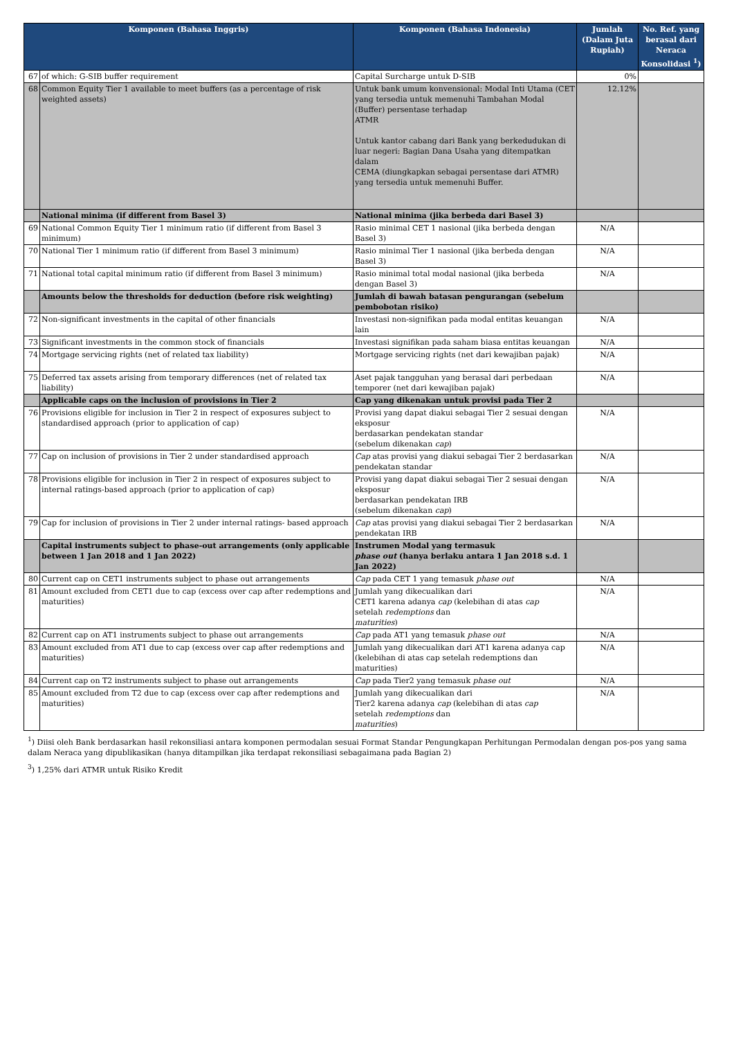| Komponen (Bahasa Inggris) | | Komponen (Bahasa Indonesia) | Jumlah (Dalam Juta Rupiah) | No. Ref. yang berasal dari Neraca Konsolidasi <sup>1</sup>) |
| --- | --- | --- | --- | --- |
| 67 | of which: G-SIB buffer requirement | Capital Surcharge untuk D-SIB | 0% | |
| 68 | Common Equity Tier 1 available to meet buffers (as a percentage of risk weighted assets) | Untuk bank umum konvensional: Modal Inti Utama (CET yang tersedia untuk memenuhi Tambahan Modal (Buffer) persentase terhadap ATMR Untuk kantor cabang dari Bank yang berkedudukan di luar negeri: Bagian Dana Usaha yang ditempatkan dalam CEMA (diungkapkan sebagai persentase dari ATMR) yang tersedia untuk memenuhi Buffer. | 12.12% | |
| | National minima (if different from Basel 3) | National minima (jika berbeda dari Basel 3) | | |
| 69 | National Common Equity Tier 1 minimum ratio (if different from Basel 3 minimum) | Rasio minimal CET 1 nasional (jika berbeda dengan Basel 3) | N/A | |
| 70 | National Tier 1 minimum ratio (if different from Basel 3 minimum) | Rasio minimal Tier 1 nasional (jika berbeda dengan Basel 3) | N/A | |
| 71 | National total capital minimum ratio (if different from Basel 3 minimum) | Rasio minimal total modal nasional (jika berbeda dengan Basel 3) | N/A | |
| | Amounts below the thresholds for deduction (before risk weighting) | Jumlah di bawah batasan pengurangan (sebelum pembobotan risiko) | | |
| 72 | Non-significant investments in the capital of other financials | Investasi non-signifikan pada modal entitas keuangan lain | N/A | |
| 73 | Significant investments in the common stock of financials | Investasi signifikan pada saham biasa entitas keuangan | N/A | |
| 74 | Mortgage servicing rights (net of related tax liability) | Mortgage servicing rights (net dari kewajiban pajak) | N/A | |
| 75 | Deferred tax assets arising from temporary differences (net of related tax liability) | Aset pajak tangguhan yang berasal dari perbedaan temporer (net dari kewajiban pajak) | N/A | |
| | Applicable caps on the inclusion of provisions in Tier 2 | Cap yang dikenakan untuk provisi pada Tier 2 | | |
| 76 | Provisions eligible for inclusion in Tier 2 in respect of exposures subject to standardised approach (prior to application of cap) | Provisi yang dapat diakui sebagai Tier 2 sesuai dengan eksposur berdasarkan pendekatan standar (sebelum dikenakan cap ) | N/A | |
| 77 | Cap on inclusion of provisions in Tier 2 under standardised approach | Cap atas provisi yang diakui sebagai Tier 2 berdasarkan pendekatan standar | N/A | |
| 78 | Provisions eligible for inclusion in Tier 2 in respect of exposures subject to internal ratings-based approach (prior to application of cap) | Provisi yang dapat diakui sebagai Tier 2 sesuai dengan eksposur berdasarkan pendekatan IRB (sebelum dikenakan cap ) | N/A | |
| 79 | Cap for inclusion of provisions in Tier 2 under internal ratings- based approach | Cap atas provisi yang diakui sebagai Tier 2 berdasarkan pendekatan IRB | N/A | |
| | Capital instruments subject to phase-out arrangements (only applicable between 1 Jan 2018 and 1 Jan 2022) | Instrumen Modal yang termasuk phase out (hanya berlaku antara 1 Jan 2018 s.d. 1 Jan 2022) | | |
| 80 | Current cap on CET1 instruments subject to phase out arrangements | Cap pada CET 1 yang temasuk phase out | N/A | |
| 81 | Amount excluded from CET1 due to cap (excess over cap after redemptions and maturities) | Jumlah yang dikecualikan dari CET1 karena adanya cap (kelebihan di atas cap setelah redemptions dan maturities ) | N/A | |
| 82 | Current cap on AT1 instruments subject to phase out arrangements | Cap pada AT1 yang temasuk phase out | N/A | |
| 83 | Amount excluded from AT1 due to cap (excess over cap after redemptions and maturities) | Jumlah yang dikecualikan dari AT1 karena adanya cap (kelebihan di atas cap setelah redemptions dan maturities) | N/A | |
| 84 | Current cap on T2 instruments subject to phase out arrangements | Cap pada Tier2 yang temasuk phase out | N/A | |
| 85 | Amount excluded from T2 due to cap (excess over cap after redemptions and maturities) | Jumlah yang dikecualikan dari Tier2 karena adanya cap (kelebihan di atas cap setelah redemptions dan maturities ) | N/A | |
<sup>1</sup>) Diisi oleh Bank berdasarkan hasil rekonsiliasi antara komponen permodalan sesuai Format Standar Pengungkapan Perhitungan Permodalan dengan pos-pos yang sama dalam Neraca yang dipublikasikan (hanya ditampilkan jika terdapat rekonsiliasi sebagaimana pada Bagian 2)
<sup>3</sup>) 1,25% dari ATMR untuk Risiko Kredit